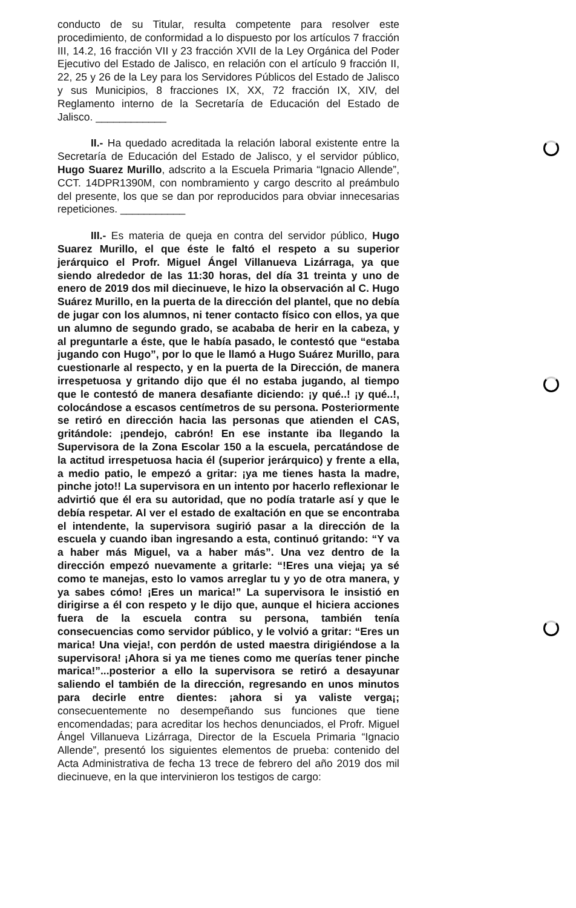conducto de su Titular, resulta competente para resolver este procedimiento, de conformidad a lo dispuesto por los artículos 7 fracción III, 14.2, 16 fracción VII y 23 fracción XVII de la Ley Orgánica del Poder Ejecutivo del Estado de Jalisco, en relación con el artículo 9 fracción II, 22, 25 y 26 de la Ley para los Servidores Públicos del Estado de Jalisco y sus Municipios, 8 fracciones IX, XX, 72 fracción IX, XIV, del Reglamento interno de la Secretaría de Educación del Estado de Jalisco. ____________
II.- Ha quedado acreditada la relación laboral existente entre la Secretaría de Educación del Estado de Jalisco, y el servidor público, Hugo Suarez Murillo, adscrito a la Escuela Primaria “Ignacio Allende”, CCT. 14DPR1390M, con nombramiento y cargo descrito al preámbulo del presente, los que se dan por reproducidos para obviar innecesarias repeticiones. ___________
III.- Es materia de queja en contra del servidor público, Hugo Suarez Murillo, el que éste le faltó el respeto a su superior jerárquico el Profr. Miguel Ángel Villanueva Lizárraga, ya que siendo alrededor de las 11:30 horas, del día 31 treinta y uno de enero de 2019 dos mil diecinueve, le hizo la observación al C. Hugo Suárez Murillo, en la puerta de la dirección del plantel, que no debía de jugar con los alumnos, ni tener contacto físico con ellos, ya que un alumno de segundo grado, se acababa de herir en la cabeza, y al preguntarle a éste, que le había pasado, le contestó que “estaba jugando con Hugo”, por lo que le llamó a Hugo Suárez Murillo, para cuestionarle al respecto, y en la puerta de la Dirección, de manera irrespetuosa y gritando dijo que él no estaba jugando, al tiempo que le contestó de manera desafiante diciendo: ¡y qué..! ¡y qué..!, colocándose a escasos centímetros de su persona. Posteriormente se retiró en dirección hacia las personas que atienden el CAS, gritándole: ¡pendejo, cabrón! En ese instante iba llegando la Supervisora de la Zona Escolar 150 a la escuela, percatándose de la actitud irrespetuosa hacia él (superior jerárquico) y frente a ella, a medio patio, le empezó a gritar: ¡ya me tienes hasta la madre, pinche joto!! La supervisora en un intento por hacerlo reflexionar le advirtió que él era su autoridad, que no podía tratarle así y que le debía respetar. Al ver el estado de exaltación en que se encontraba el intendente, la supervisora sugirió pasar a la dirección de la escuela y cuando iban ingresando a esta, continuó gritando: “Y va a haber más Miguel, va a haber más”. Una vez dentro de la dirección empezó nuevamente a gritarle: “!Eres una vieja¡ ya sé como te manejas, esto lo vamos arreglar tu y yo de otra manera, y ya sabes cómo! ¡Eres un marica!” La supervisora le insistió en dirigirse a él con respeto y le dijo que, aunque el hiciera acciones fuera de la escuela contra su persona, también tenía consecuencias como servidor público, y le volvió a gritar: “Eres un marica! Una vieja!, con perdón de usted maestra dirigiéndose a la supervisora! ¡Ahora si ya me tienes como me querías tener pinche marica!”...posterior a ello la supervisora se retiró a desayunar saliendo el también de la dirección, regresando en unos minutos para decirle entre dientes: ¡ahora si ya valiste verga¡; consecuentemente no desempeñando sus funciones que tiene encomendadas; para acreditar los hechos denunciados, el Profr. Miguel Ángel Villanueva Lizárraga, Director de la Escuela Primaria “Ignacio Allende”, presentó los siguientes elementos de prueba: contenido del Acta Administrativa de fecha 13 trece de febrero del año 2019 dos mil diecinueve, en la que intervinieron los testigos de cargo: